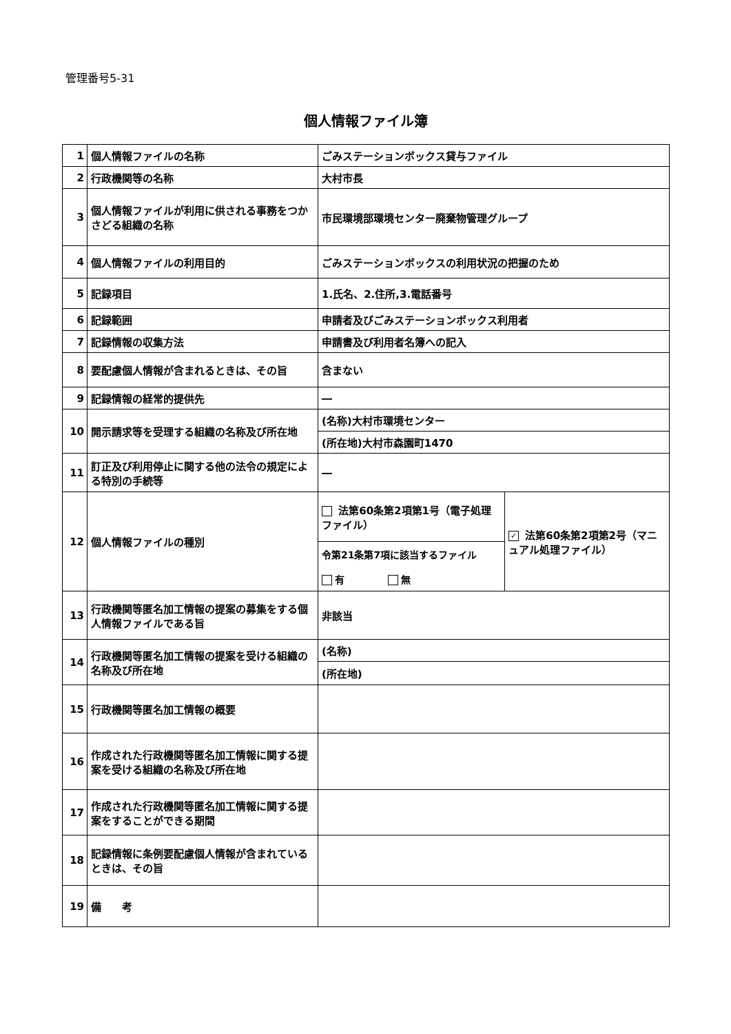管理番号5-31
個人情報ファイル簿
| 1 | 個人情報ファイルの名称 | ごみステーションボックス貸与ファイル | |
| 2 | 行政機関等の名称 | 大村市長 | |
| 3 | 個人情報ファイルが利用に供される事務をつかさどる組織の名称 | 市民環境部環境センター廃棄物管理グループ | |
| 4 | 個人情報ファイルの利用目的 | ごみステーションボックスの利用状況の把握のため | |
| 5 | 記録項目 | 1.氏名、2.住所,3.電話番号 | |
| 6 | 記録範囲 | 申請者及びごみステーションボックス利用者 | |
| 7 | 記録情報の収集方法 | 申請書及び利用者名簿への記入 | |
| 8 | 要配慮個人情報が含まれるときは、その旨 | 含まない | |
| 9 | 記録情報の経常的提供先 | ― | |
| 10 | 開示請求等を受理する組織の名称及び所在地 | (名称)大村市環境センター | |
| | | (所在地)大村市森園町1470 | |
| 11 | 訂正及び利用停止に関する他の法令の規定による特別の手続等 | ― | |
| 12 | 個人情報ファイルの種別 | 法第60条第2項第1号（電子処理ファイル） | ✓ 法第60条第2項第2号（マニュアル処理ファイル） |
| | | 令第21条第7項に該当するファイル 有 無 | |
| 13 | 行政機関等匿名加工情報の提案の募集をする個人情報ファイルである旨 | 非該当 | |
| 14 | 行政機関等匿名加工情報の提案を受ける組織の名称及び所在地 | (名称) | |
| | | (所在地) | |
| 15 | 行政機関等匿名加工情報の概要 | | |
| 16 | 作成された行政機関等匿名加工情報に関する提案を受ける組織の名称及び所在地 | | |
| 17 | 作成された行政機関等匿名加工情報に関する提案をすることができる期間 | | |
| 18 | 記録情報に条例要配慮個人情報が含まれているときは、その旨 | | |
| 19 | 備 考 | | |